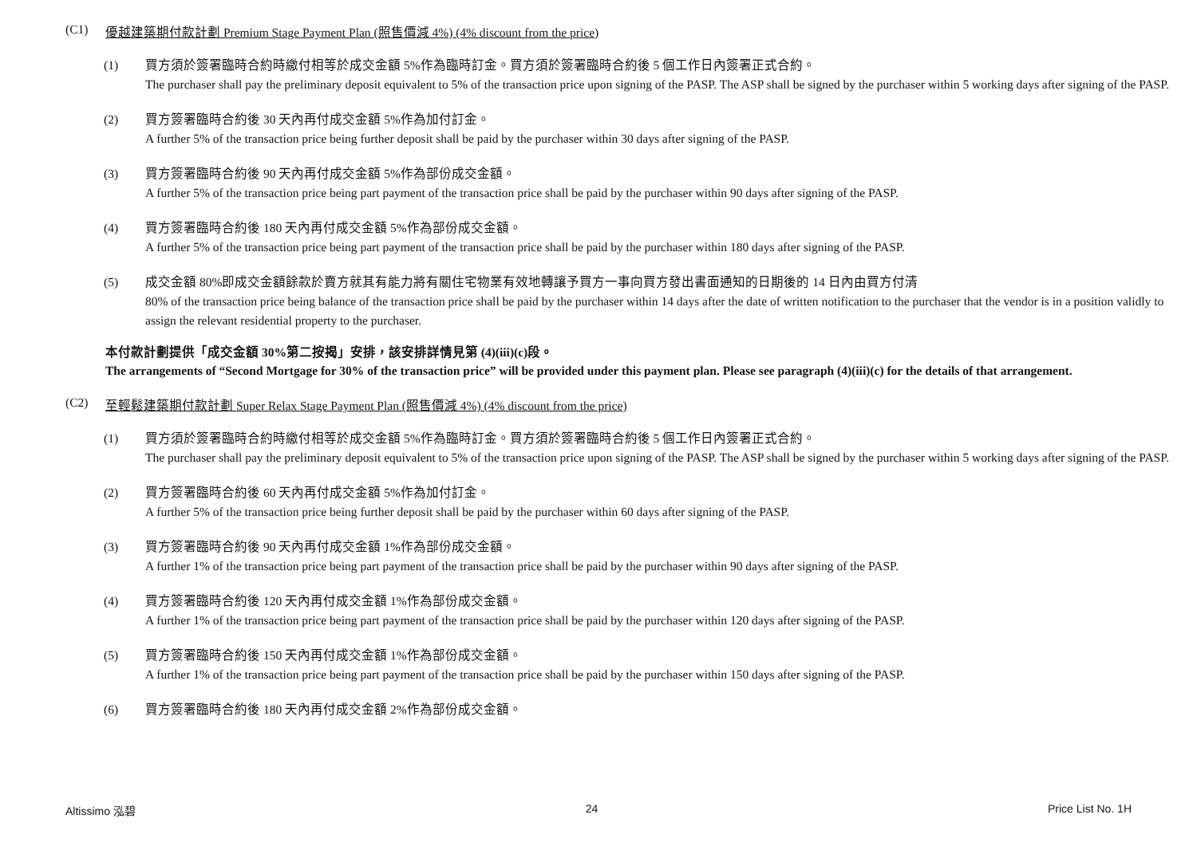(C1) 優越建築期付款計劃 Premium Stage Payment Plan (照售價減 4%) (4% discount from the price)
(1) 買方須於簽署臨時合約時繳付相等於成交金額 5%作為臨時訂金。買方須於簽署臨時合約後 5 個工作日內簽署正式合約。
The purchaser shall pay the preliminary deposit equivalent to 5% of the transaction price upon signing of the PASP. The ASP shall be signed by the purchaser within 5 working days after signing of the PASP.
(2) 買方簽署臨時合約後 30 天內再付成交金額 5%作為加付訂金。
A further 5% of the transaction price being further deposit shall be paid by the purchaser within 30 days after signing of the PASP.
(3) 買方簽署臨時合約後 90 天內再付成交金額 5%作為部份成交金額。
A further 5% of the transaction price being part payment of the transaction price shall be paid by the purchaser within 90 days after signing of the PASP.
(4) 買方簽署臨時合約後 180 天內再付成交金額 5%作為部份成交金額。
A further 5% of the transaction price being part payment of the transaction price shall be paid by the purchaser within 180 days after signing of the PASP.
(5) 成交金額 80%即成交金額餘款於賣方就其有能力將有關住宅物業有效地轉讓予買方一事向買方發出書面通知的日期後的 14 日內由買方付清
80% of the transaction price being balance of the transaction price shall be paid by the purchaser within 14 days after the date of written notification to the purchaser that the vendor is in a position validly to assign the relevant residential property to the purchaser.
本付款計劃提供「成交金額 30%第二按揭」安排，該安排詳情見第 (4)(iii)(c)段。
The arrangements of “Second Mortgage for 30% of the transaction price” will be provided under this payment plan. Please see paragraph (4)(iii)(c) for the details of that arrangement.
(C2) 至輕鬆建築期付款計劃 Super Relax Stage Payment Plan (照售價減 4%) (4% discount from the price)
(1) 買方須於簽署臨時合約時繳付相等於成交金額 5%作為臨時訂金。買方須於簽署臨時合約後 5 個工作日內簽署正式合約。
The purchaser shall pay the preliminary deposit equivalent to 5% of the transaction price upon signing of the PASP. The ASP shall be signed by the purchaser within 5 working days after signing of the PASP.
(2) 買方簽署臨時合約後 60 天內再付成交金額 5%作為加付訂金。
A further 5% of the transaction price being further deposit shall be paid by the purchaser within 60 days after signing of the PASP.
(3) 買方簽署臨時合約後 90 天內再付成交金額 1%作為部份成交金額。
A further 1% of the transaction price being part payment of the transaction price shall be paid by the purchaser within 90 days after signing of the PASP.
(4) 買方簽署臨時合約後 120 天內再付成交金額 1%作為部份成交金額。
A further 1% of the transaction price being part payment of the transaction price shall be paid by the purchaser within 120 days after signing of the PASP.
(5) 買方簽署臨時合約後 150 天內再付成交金額 1%作為部份成交金額。
A further 1% of the transaction price being part payment of the transaction price shall be paid by the purchaser within 150 days after signing of the PASP.
(6) 買方簽署臨時合約後 180 天內再付成交金額 2%作為部份成交金額。
Altissimo 泓碧 24 Price List No. 1H